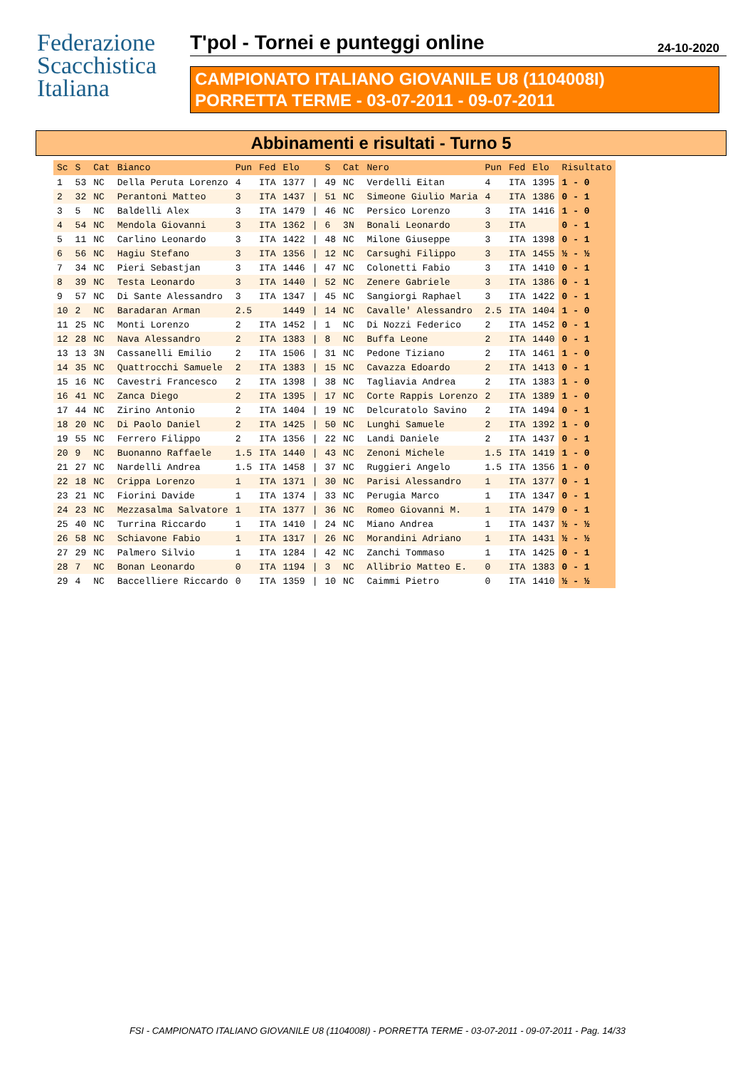Federazione
Scacchistica
Italiana
T'pol - Tornei e punteggi online 24-10-2020
CAMPIONATO ITALIANO GIOVANILE U8 (1104008I)
PORRETTA TERME - 03-07-2011 - 09-07-2011
Abbinamenti e risultati - Turno 5
| Sc | S | Cat | Bianco | Pun | Fed | Elo | | S | Cat | Nero | Pun | Fed | Elo | Risultato |
| --- | --- | --- | --- | --- | --- | --- | --- | --- | --- | --- | --- | --- | --- | --- |
| 1 | 53 | NC | Della Peruta Lorenzo | 4 | ITA | 1377 | / | 49 | NC | Verdelli Eitan | 4 | ITA | 1395 | 1 - 0 |
| 2 | 32 | NC | Perantoni Matteo | 3 | ITA | 1437 | / | 51 | NC | Simeone Giulio Maria | 4 | ITA | 1386 | 0 - 1 |
| 3 | 5 | NC | Baldelli Alex | 3 | ITA | 1479 | / | 46 | NC | Persico Lorenzo | 3 | ITA | 1416 | 1 - 0 |
| 4 | 54 | NC | Mendola Giovanni | 3 | ITA | 1362 | / | 6 | 3N | Bonali Leonardo | 3 | ITA | | 0 - 1 |
| 5 | 11 | NC | Carlino Leonardo | 3 | ITA | 1422 | / | 48 | NC | Milone Giuseppe | 3 | ITA | 1398 | 0 - 1 |
| 6 | 56 | NC | Hagiu Stefano | 3 | ITA | 1356 | / | 12 | NC | Carsughi Filippo | 3 | ITA | 1455 | ½ - ½ |
| 7 | 34 | NC | Pieri Sebastjan | 3 | ITA | 1446 | / | 47 | NC | Colonetti Fabio | 3 | ITA | 1410 | 0 - 1 |
| 8 | 39 | NC | Testa Leonardo | 3 | ITA | 1440 | / | 52 | NC | Zenere Gabriele | 3 | ITA | 1386 | 0 - 1 |
| 9 | 57 | NC | Di Sante Alessandro | 3 | ITA | 1347 | / | 45 | NC | Sangiorgi Raphael | 3 | ITA | 1422 | 0 - 1 |
| 10 | 2 | NC | Baradaran Arman | 2.5 | | 1449 | / | 14 | NC | Cavalle' Alessandro | 2.5 | ITA | 1404 | 1 - 0 |
| 11 | 25 | NC | Monti Lorenzo | 2 | ITA | 1452 | / | 1 | NC | Di Nozzi Federico | 2 | ITA | 1452 | 0 - 1 |
| 12 | 28 | NC | Nava Alessandro | 2 | ITA | 1383 | / | 8 | NC | Buffa Leone | 2 | ITA | 1440 | 0 - 1 |
| 13 | 13 | 3N | Cassanelli Emilio | 2 | ITA | 1506 | / | 31 | NC | Pedone Tiziano | 2 | ITA | 1461 | 1 - 0 |
| 14 | 35 | NC | Quattrocchi Samuele | 2 | ITA | 1383 | / | 15 | NC | Cavazza Edoardo | 2 | ITA | 1413 | 0 - 1 |
| 15 | 16 | NC | Cavestri Francesco | 2 | ITA | 1398 | / | 38 | NC | Tagliavia Andrea | 2 | ITA | 1383 | 1 - 0 |
| 16 | 41 | NC | Zanca Diego | 2 | ITA | 1395 | / | 17 | NC | Corte Rappis Lorenzo | 2 | ITA | 1389 | 1 - 0 |
| 17 | 44 | NC | Zirino Antonio | 2 | ITA | 1404 | / | 19 | NC | Delcuratolo Savino | 2 | ITA | 1494 | 0 - 1 |
| 18 | 20 | NC | Di Paolo Daniel | 2 | ITA | 1425 | / | 50 | NC | Lunghi Samuele | 2 | ITA | 1392 | 1 - 0 |
| 19 | 55 | NC | Ferrero Filippo | 2 | ITA | 1356 | / | 22 | NC | Landi Daniele | 2 | ITA | 1437 | 0 - 1 |
| 20 | 9 | NC | Buonanno Raffaele | 1.5 | ITA | 1440 | / | 43 | NC | Zenoni Michele | 1.5 | ITA | 1419 | 1 - 0 |
| 21 | 27 | NC | Nardelli Andrea | 1.5 | ITA | 1458 | / | 37 | NC | Ruggieri Angelo | 1.5 | ITA | 1356 | 1 - 0 |
| 22 | 18 | NC | Crippa Lorenzo | 1 | ITA | 1371 | / | 30 | NC | Parisi Alessandro | 1 | ITA | 1377 | 0 - 1 |
| 23 | 21 | NC | Fiorini Davide | 1 | ITA | 1374 | / | 33 | NC | Perugia Marco | 1 | ITA | 1347 | 0 - 1 |
| 24 | 23 | NC | Mezzasalma Salvatore | 1 | ITA | 1377 | / | 36 | NC | Romeo Giovanni M. | 1 | ITA | 1479 | 0 - 1 |
| 25 | 40 | NC | Turrina Riccardo | 1 | ITA | 1410 | / | 24 | NC | Miano Andrea | 1 | ITA | 1437 | ½ - ½ |
| 26 | 58 | NC | Schiavone Fabio | 1 | ITA | 1317 | / | 26 | NC | Morandini Adriano | 1 | ITA | 1431 | ½ - ½ |
| 27 | 29 | NC | Palmero Silvio | 1 | ITA | 1284 | / | 42 | NC | Zanchi Tommaso | 1 | ITA | 1425 | 0 - 1 |
| 28 | 7 | NC | Bonan Leonardo | 0 | ITA | 1194 | / | 3 | NC | Allibrio Matteo E. | 0 | ITA | 1383 | 0 - 1 |
| 29 | 4 | NC | Baccelliere Riccardo | 0 | ITA | 1359 | / | 10 | NC | Caimmi Pietro | 0 | ITA | 1410 | ½ - ½ |
FSI - CAMPIONATO ITALIANO GIOVANILE U8 (1104008I) - PORRETTA TERME - 03-07-2011 - 09-07-2011 - Pag. 14/33